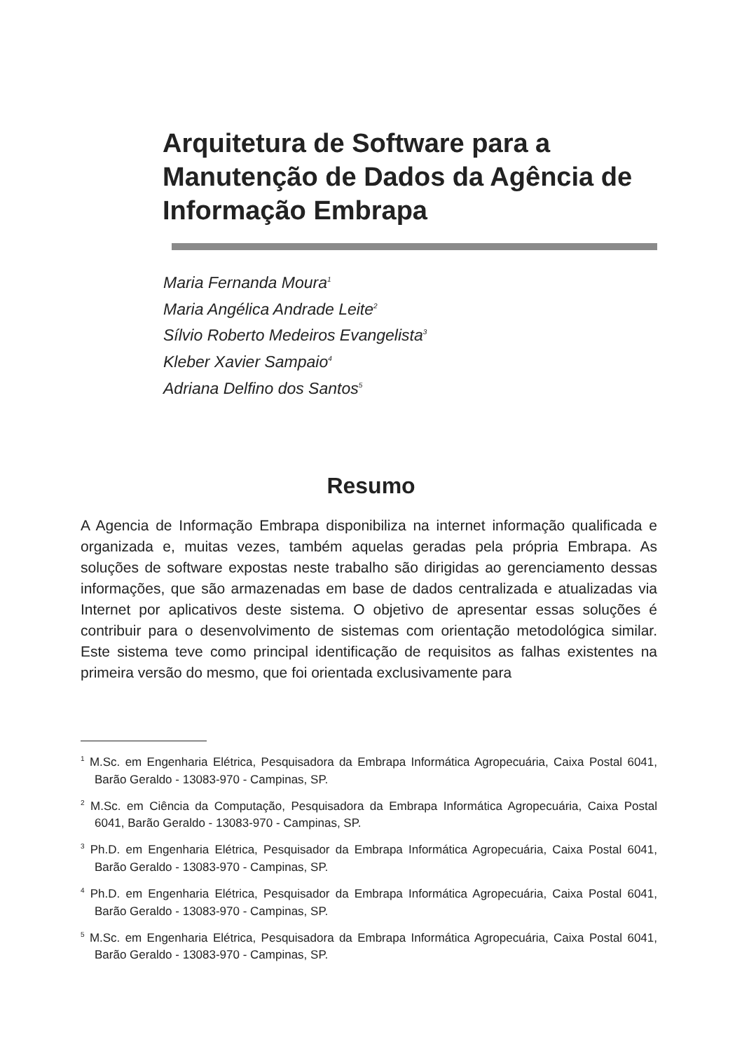Arquitetura de Software para a Manutenção de Dados da Agência de Informação Embrapa
Maria Fernanda Moura<sup>1</sup>
Maria Angélica Andrade Leite<sup>2</sup>
Sílvio Roberto Medeiros Evangelista<sup>3</sup>
Kleber Xavier Sampaio<sup>4</sup>
Adriana Delfino dos Santos<sup>5</sup>
Resumo
A Agencia de Informação Embrapa disponibiliza na internet informação qualificada e organizada e, muitas vezes, também aquelas geradas pela própria Embrapa. As soluções de software expostas neste trabalho são dirigidas ao gerenciamento dessas informações, que são armazenadas em base de dados centralizada e atualizadas via Internet por aplicativos deste sistema. O objetivo de apresentar essas soluções é contribuir para o desenvolvimento de sistemas com orientação metodológica similar. Este sistema teve como principal identificação de requisitos as falhas existentes na primeira versão do mesmo, que foi orientada exclusivamente para
<sup>1</sup> M.Sc. em Engenharia Elétrica, Pesquisadora da Embrapa Informática Agropecuária, Caixa Postal 6041, Barão Geraldo - 13083-970 - Campinas, SP.
<sup>2</sup> M.Sc. em Ciência da Computação, Pesquisadora da Embrapa Informática Agropecuária, Caixa Postal 6041, Barão Geraldo - 13083-970 - Campinas, SP.
<sup>3</sup> Ph.D. em Engenharia Elétrica, Pesquisador da Embrapa Informática Agropecuária, Caixa Postal 6041, Barão Geraldo - 13083-970 - Campinas, SP.
<sup>4</sup> Ph.D. em Engenharia Elétrica, Pesquisador da Embrapa Informática Agropecuária, Caixa Postal 6041, Barão Geraldo - 13083-970 - Campinas, SP.
<sup>5</sup> M.Sc. em Engenharia Elétrica, Pesquisadora da Embrapa Informática Agropecuária, Caixa Postal 6041, Barão Geraldo - 13083-970 - Campinas, SP.